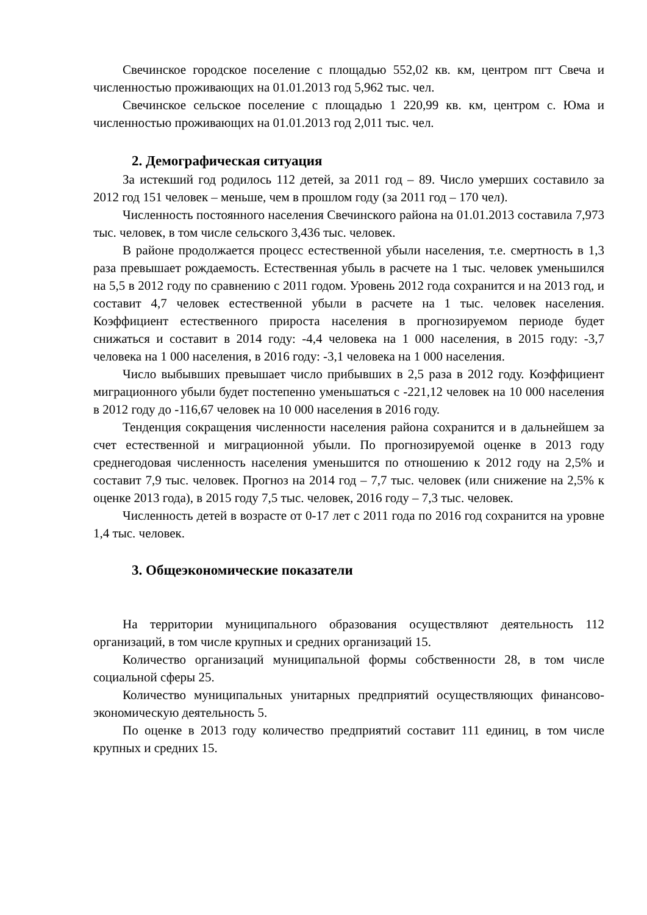Свечинское городское поселение с площадью 552,02 кв. км, центром пгт Свеча и численностью проживающих на 01.01.2013 год 5,962 тыс. чел.
Свечинское сельское поселение с площадью 1 220,99 кв. км, центром с. Юма и численностью проживающих на 01.01.2013 год 2,011 тыс. чел.
2. Демографическая ситуация
За истекший год родилось 112 детей, за 2011 год – 89. Число умерших составило за 2012 год 151 человек – меньше, чем в прошлом году (за 2011 год – 170 чел).
Численность постоянного населения Свечинского района на 01.01.2013 составила 7,973 тыс. человек, в том числе сельского 3,436 тыс. человек.
В районе продолжается процесс естественной убыли населения, т.е. смертность в 1,3 раза превышает рождаемость. Естественная убыль в расчете на 1 тыс. человек уменьшился на 5,5 в 2012 году по сравнению с 2011 годом. Уровень 2012 года сохранится и на 2013 год, и составит 4,7 человек естественной убыли в расчете на 1 тыс. человек населения. Коэффициент естественного прироста населения в прогнозируемом периоде будет снижаться и составит в 2014 году: -4,4 человека на 1 000 населения, в 2015 году: -3,7 человека на 1 000 населения, в 2016 году: -3,1 человека на 1 000 населения.
Число выбывших превышает число прибывших в 2,5 раза в 2012 году. Коэффициент миграционного убыли будет постепенно уменьшаться с -221,12 человек на 10 000 населения в 2012 году до -116,67 человек на 10 000 населения в 2016 году.
Тенденция сокращения численности населения района сохранится и в дальнейшем за счет естественной и миграционной убыли. По прогнозируемой оценке в 2013 году среднегодовая численность населения уменьшится по отношению к 2012 году на 2,5% и составит 7,9 тыс. человек. Прогноз на 2014 год – 7,7 тыс. человек (или снижение на 2,5% к оценке 2013 года), в 2015 году 7,5 тыс. человек, 2016 году – 7,3 тыс. человек.
Численность детей в возрасте от 0-17 лет с 2011 года по 2016 год сохранится на уровне 1,4 тыс. человек.
3. Общеэкономические показатели
На территории муниципального образования осуществляют деятельность 112 организаций, в том числе крупных и средних организаций 15.
Количество организаций муниципальной формы собственности 28, в том числе социальной сферы 25.
Количество муниципальных унитарных предприятий осуществляющих финансово-экономическую деятельность 5.
По оценке в 2013 году количество предприятий составит 111 единиц, в том числе крупных и средних 15.